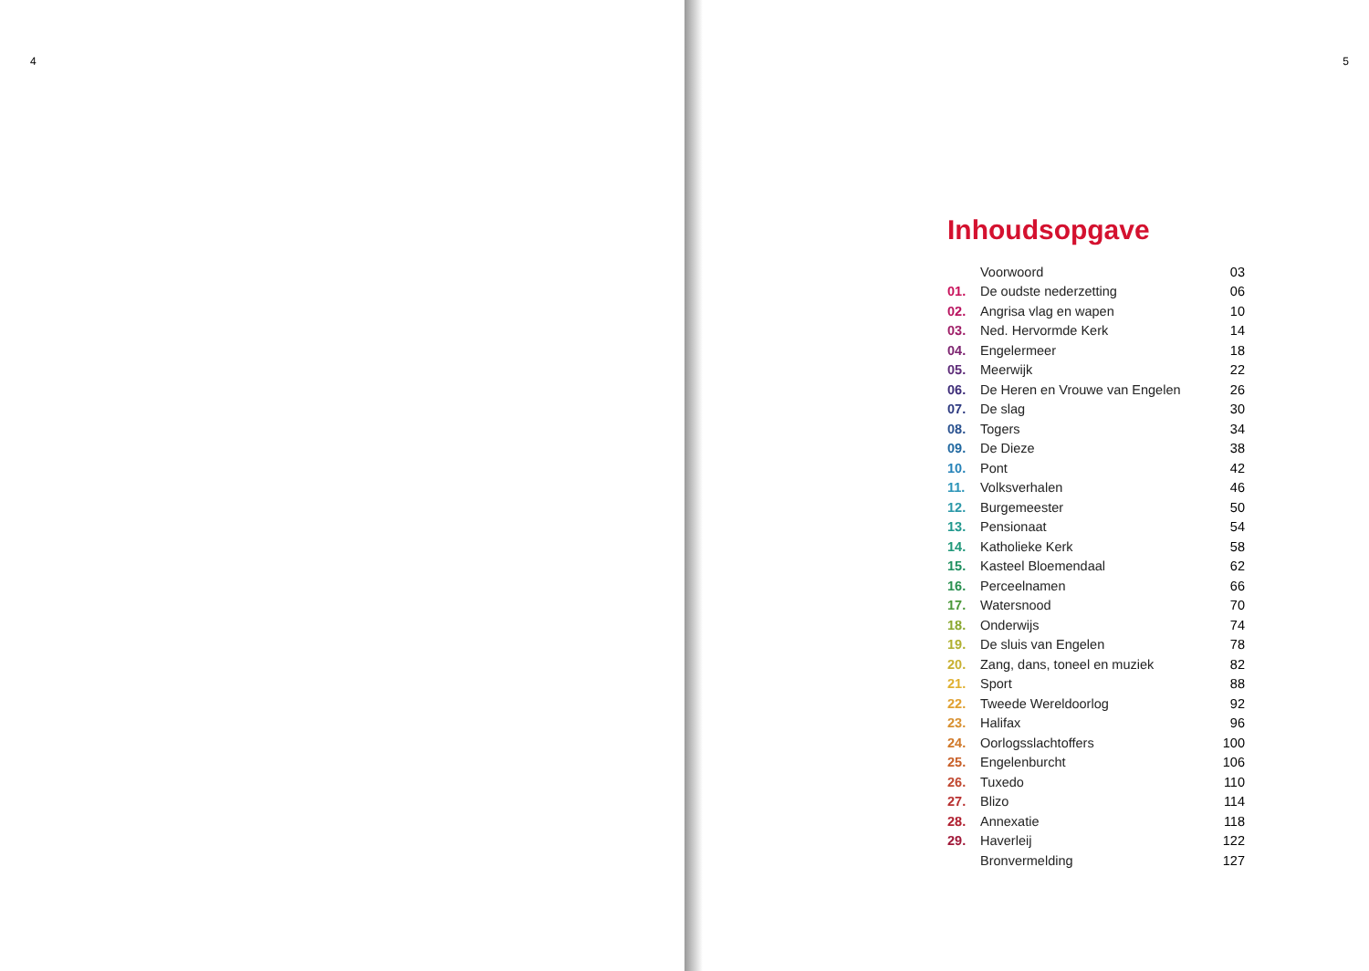4
5
Inhoudsopgave
| | Voorwoord | 03 |
| 01. | De oudste nederzetting | 06 |
| 02. | Angrisa vlag en wapen | 10 |
| 03. | Ned. Hervormde Kerk | 14 |
| 04. | Engelermeer | 18 |
| 05. | Meerwijk | 22 |
| 06. | De Heren en Vrouwe van Engelen | 26 |
| 07. | De slag | 30 |
| 08. | Togers | 34 |
| 09. | De Dieze | 38 |
| 10. | Pont | 42 |
| 11. | Volksverhalen | 46 |
| 12. | Burgemeester | 50 |
| 13. | Pensionaat | 54 |
| 14. | Katholieke Kerk | 58 |
| 15. | Kasteel Bloemendaal | 62 |
| 16. | Perceelnamen | 66 |
| 17. | Watersnood | 70 |
| 18. | Onderwijs | 74 |
| 19. | De sluis van Engelen | 78 |
| 20. | Zang, dans, toneel en muziek | 82 |
| 21. | Sport | 88 |
| 22. | Tweede Wereldoorlog | 92 |
| 23. | Halifax | 96 |
| 24. | Oorlogsslachtoffers | 100 |
| 25. | Engelenburcht | 106 |
| 26. | Tuxedo | 110 |
| 27. | Blizo | 114 |
| 28. | Annexatie | 118 |
| 29. | Haverleij | 122 |
| | Bronvermelding | 127 |